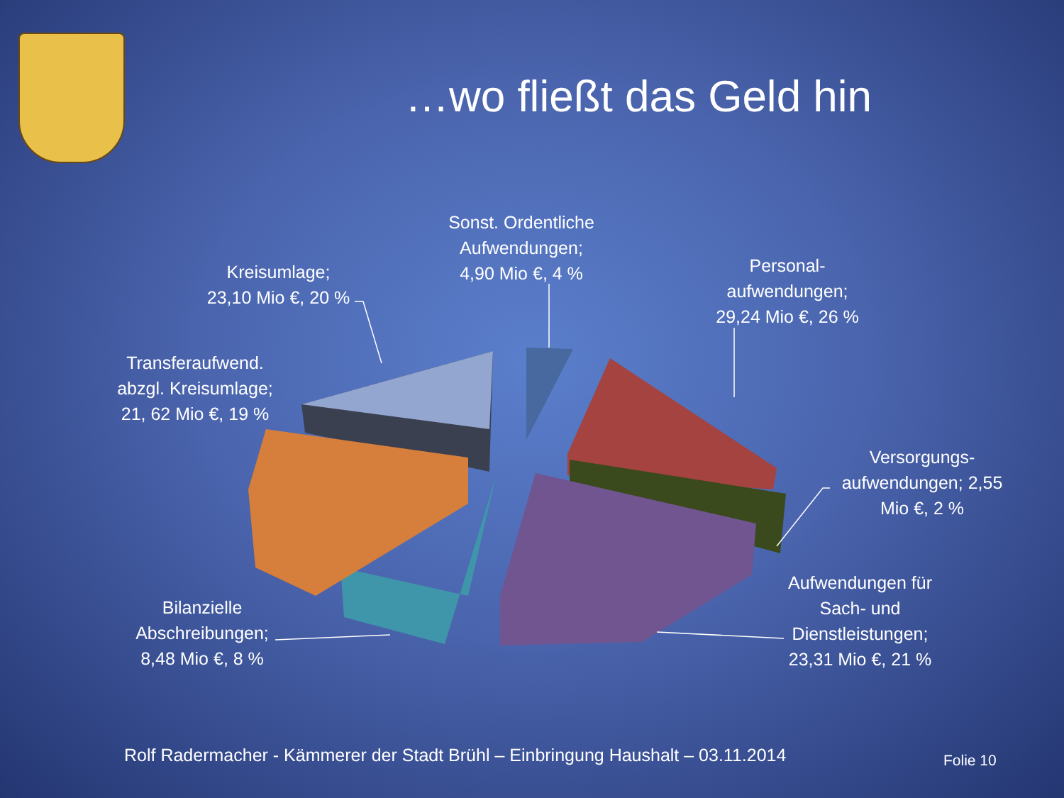…wo fließt das Geld hin
Sonst. Ordentliche Aufwendungen;
4,90 Mio €, 4 %
Kreisumlage;
23,10 Mio €, 20 %
Personal-
aufwendungen;
29,24 Mio €, 26 %
Transferaufwend. abzgl. Kreisumlage;
21, 62 Mio €, 19 %
Versorgungs-
aufwendungen; 2,55 Mio €, 2 %
Aufwendungen für Sach- und Dienstleistungen;
23,31 Mio €, 21 %
Bilanzielle Abschreibungen;
8,48 Mio €, 8 %
Rolf Radermacher - Kämmerer der Stadt Brühl – Einbringung Haushalt – 03.11.2014
Folie 10